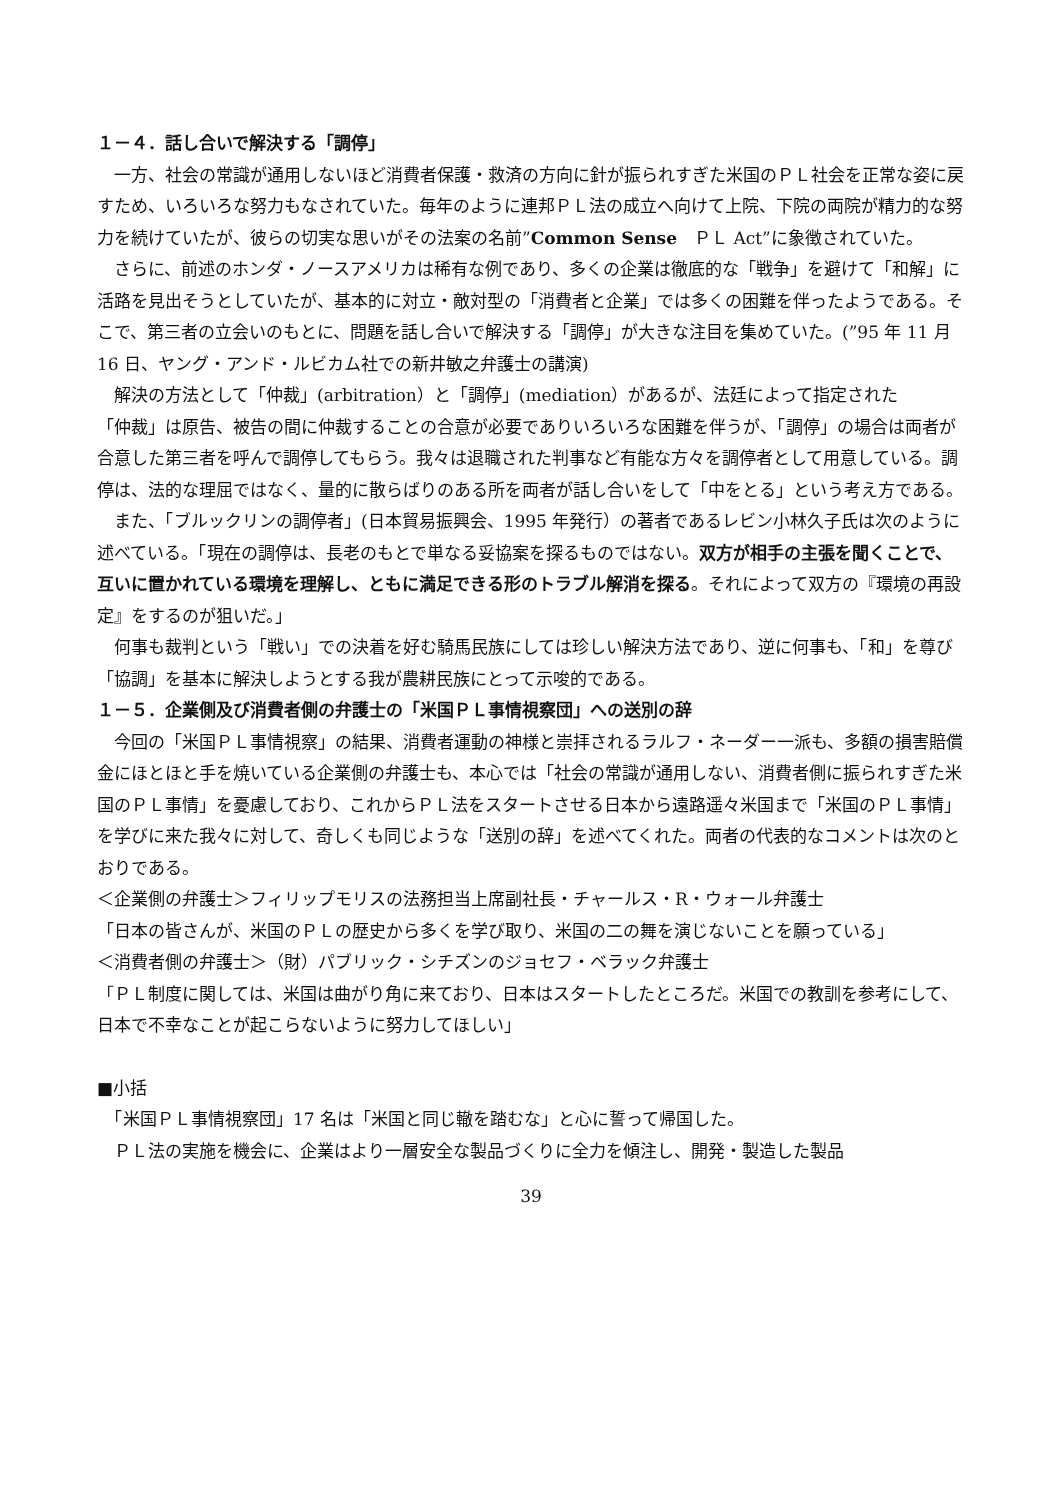１－４．話し合いで解決する「調停」
　一方、社会の常識が通用しないほど消費者保護・救済の方向に針が振られすぎた米国のＰＬ社会を正常な姿に戻すため、いろいろな努力もなされていた。毎年のように連邦ＰＬ法の成立へ向けて上院、下院の両院が精力的な努力を続けていたが、彼らの切実な思いがその法案の名前”Common Sense　ＰＬ Act”に象徴されていた。
　さらに、前述のホンダ・ノースアメリカは稀有な例であり、多くの企業は徹底的な「戦争」を避けて「和解」に活路を見出そうとしていたが、基本的に対立・敵対型の「消費者と企業」では多くの困難を伴ったようである。そこで、第三者の立会いのもとに、問題を話し合いで解決する「調停」が大きな注目を集めていた。(”95 年 11 月 16 日、ヤング・アンド・ルビカム社での新井敏之弁護士の講演)
　解決の方法として「仲裁」(arbitration）と「調停」(mediation）があるが、法廷によって指定された
「仲裁」は原告、被告の間に仲裁することの合意が必要でありいろいろな困難を伴うが、「調停」の場合は両者が合意した第三者を呼んで調停してもらう。我々は退職された判事など有能な方々を調停者として用意している。調停は、法的な理屈ではなく、量的に散らばりのある所を両者が話し合いをして「中をとる」という考え方である。
　また、「ブルックリンの調停者」(日本貿易振興会、1995 年発行）の著者であるレビン小林久子氏は次のように述べている。「現在の調停は、長老のもとで単なる妥協案を探るものではない。双方が相手の主張を聞くことで、互いに置かれている環境を理解し、ともに満足できる形のトラブル解消を探る。それによって双方の『環境の再設定』をするのが狙いだ。」
　何事も裁判という「戦い」での決着を好む騎馬民族にしては珍しい解決方法であり、逆に何事も、「和」を尊び「協調」を基本に解決しようとする我が農耕民族にとって示唆的である。
１－５．企業側及び消費者側の弁護士の「米国ＰＬ事情視察団」への送別の辞
　今回の「米国ＰＬ事情視察」の結果、消費者運動の神様と崇拝されるラルフ・ネーダー一派も、多額の損害賠償金にほとほと手を焼いている企業側の弁護士も、本心では「社会の常識が通用しない、消費者側に振られすぎた米国のＰＬ事情」を憂慮しており、これからＰＬ法をスタートさせる日本から遠路遥々米国まで「米国のＰＬ事情」を学びに来た我々に対して、奇しくも同じような「送別の辞」を述べてくれた。両者の代表的なコメントは次のとおりである。
＜企業側の弁護士＞フィリップモリスの法務担当上席副社長・チャールス・R・ウォール弁護士
「日本の皆さんが、米国のＰＬの歴史から多くを学び取り、米国の二の舞を演じないことを願っている」
＜消費者側の弁護士＞（財）パブリック・シチズンのジョセフ・ベラック弁護士
「ＰＬ制度に関しては、米国は曲がり角に来ており、日本はスタートしたところだ。米国での教訓を参考にして、日本で不幸なことが起こらないように努力してほしい」
■小括
　「米国ＰＬ事情視察団」17 名は「米国と同じ轍を踏むな」と心に誓って帰国した。
　ＰＬ法の実施を機会に、企業はより一層安全な製品づくりに全力を傾注し、開発・製造した製品
39